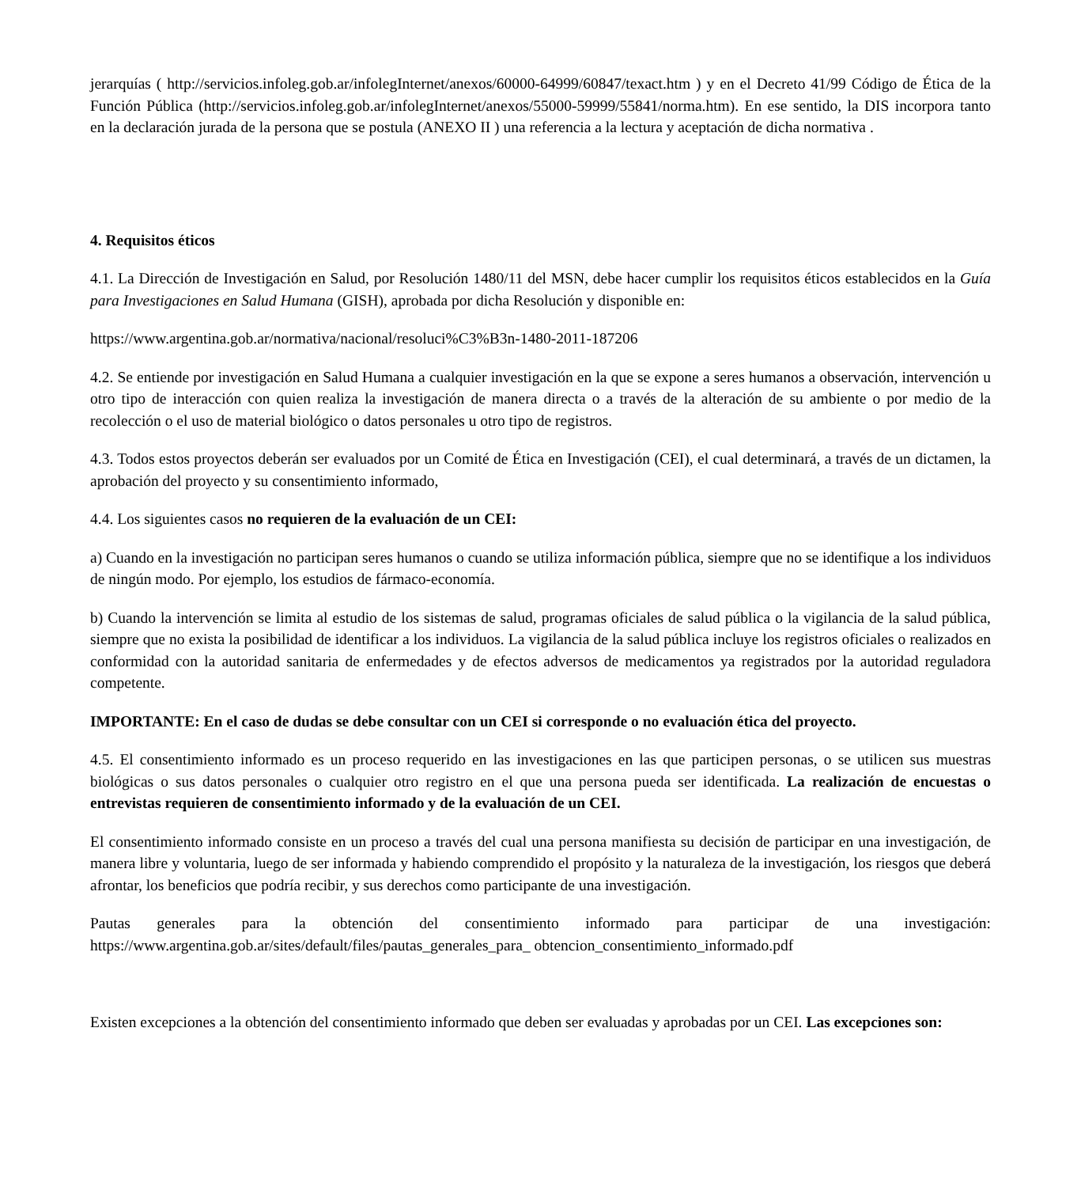jerarquías ( http://servicios.infoleg.gob.ar/infolegInternet/anexos/60000-64999/60847/texact.htm ) y en el Decreto 41/99 Código de Ética de la Función Pública (http://servicios.infoleg.gob.ar/infolegInternet/anexos/55000-59999/55841/norma.htm). En ese sentido, la DIS incorpora tanto en la declaración jurada de la persona que se postula (ANEXO II ) una referencia a la lectura y aceptación de dicha normativa .
4. Requisitos éticos
4.1. La Dirección de Investigación en Salud, por Resolución 1480/11 del MSN, debe hacer cumplir los requisitos éticos establecidos en la Guía para Investigaciones en Salud Humana (GISH), aprobada por dicha Resolución y disponible en:
https://www.argentina.gob.ar/normativa/nacional/resoluci%C3%B3n-1480-2011-187206
4.2. Se entiende por investigación en Salud Humana a cualquier investigación en la que se expone a seres humanos a observación, intervención u otro tipo de interacción con quien realiza la investigación de manera directa o a través de la alteración de su ambiente o por medio de la recolección o el uso de material biológico o datos personales u otro tipo de registros.
4.3. Todos estos proyectos deberán ser evaluados por un Comité de Ética en Investigación (CEI), el cual determinará, a través de un dictamen, la aprobación del proyecto y su consentimiento informado,
4.4. Los siguientes casos no requieren de la evaluación de un CEI:
a) Cuando en la investigación no participan seres humanos o cuando se utiliza información pública, siempre que no se identifique a los individuos de ningún modo. Por ejemplo, los estudios de fármaco-economía.
b) Cuando la intervención se limita al estudio de los sistemas de salud, programas oficiales de salud pública o la vigilancia de la salud pública, siempre que no exista la posibilidad de identificar a los individuos. La vigilancia de la salud pública incluye los registros oficiales o realizados en conformidad con la autoridad sanitaria de enfermedades y de efectos adversos de medicamentos ya registrados por la autoridad reguladora competente.
IMPORTANTE: En el caso de dudas se debe consultar con un CEI si corresponde o no evaluación ética del proyecto.
4.5. El consentimiento informado es un proceso requerido en las investigaciones en las que participen personas, o se utilicen sus muestras biológicas o sus datos personales o cualquier otro registro en el que una persona pueda ser identificada. La realización de encuestas o entrevistas requieren de consentimiento informado y de la evaluación de un CEI.
El consentimiento informado consiste en un proceso a través del cual una persona manifiesta su decisión de participar en una investigación, de manera libre y voluntaria, luego de ser informada y habiendo comprendido el propósito y la naturaleza de la investigación, los riesgos que deberá afrontar, los beneficios que podría recibir, y sus derechos como participante de una investigación.
Pautas generales para la obtención del consentimiento informado para participar de una investigación: https://www.argentina.gob.ar/sites/default/files/pautas_generales_para_ obtencion_consentimiento_informado.pdf
Existen excepciones a la obtención del consentimiento informado que deben ser evaluadas y aprobadas por un CEI. Las excepciones son: